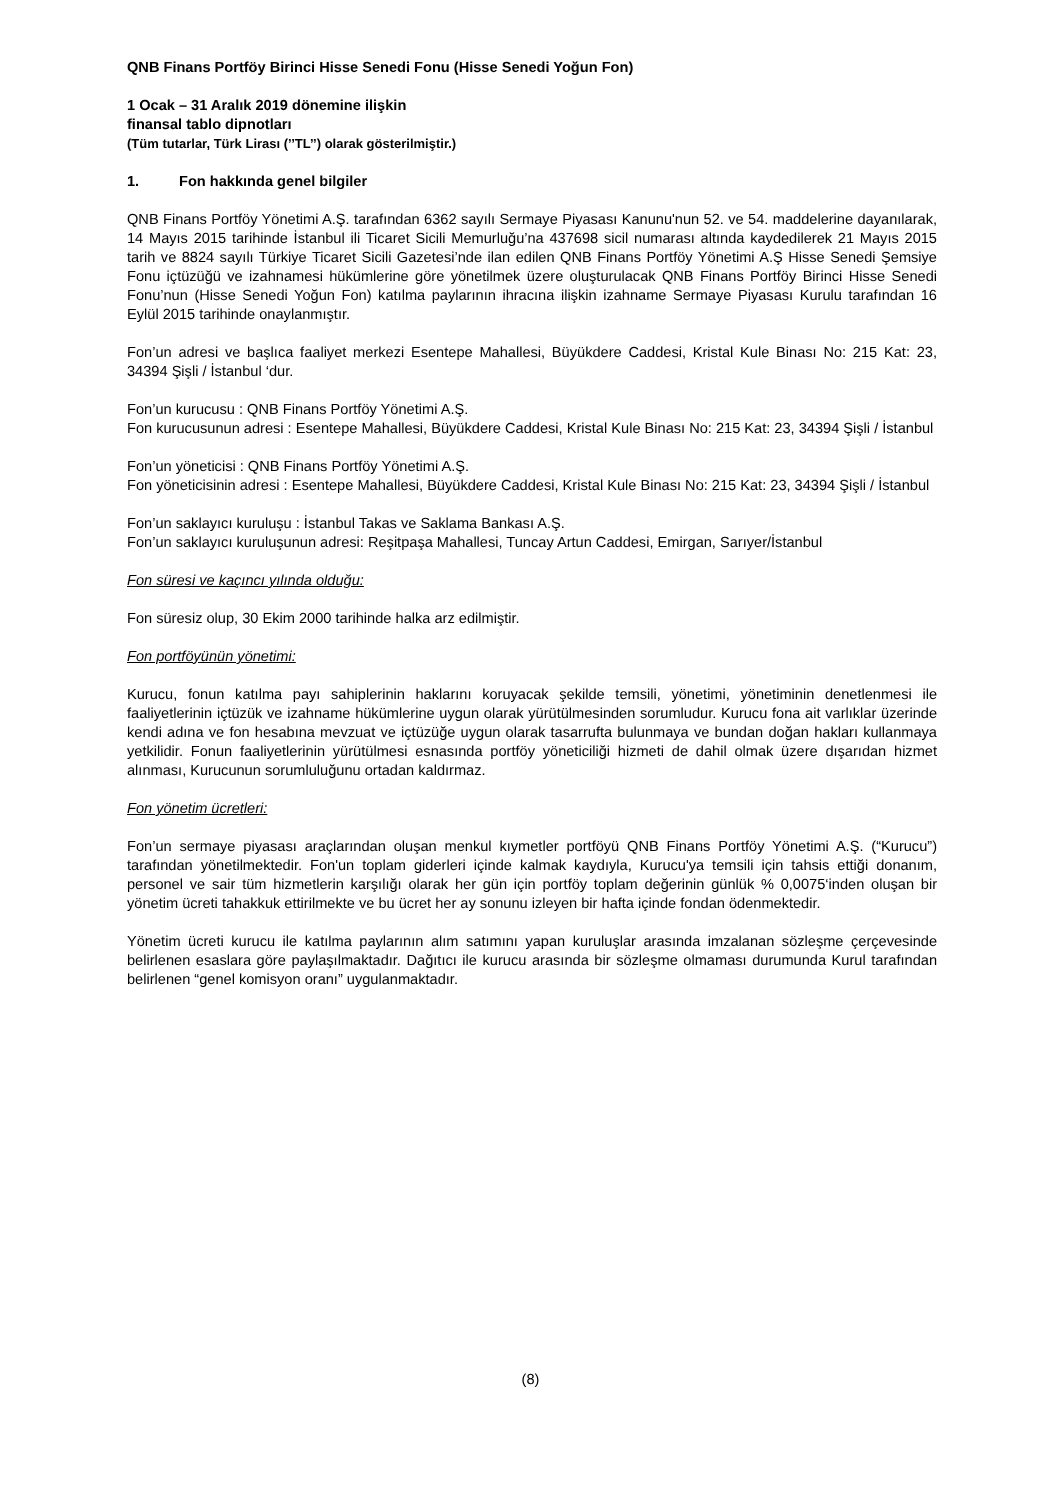QNB Finans Portföy Birinci Hisse Senedi Fonu (Hisse Senedi Yoğun Fon)
1 Ocak – 31 Aralık 2019 dönemine ilişkin
finansal tablo dipnotları
(Tüm tutarlar, Türk Lirası (’’TL’’) olarak gösterilmiştir.)
1. Fon hakkında genel bilgiler
QNB Finans Portföy Yönetimi A.Ş. tarafından 6362 sayılı Sermaye Piyasası Kanunu'nun 52. ve 54. maddelerine dayanılarak, 14 Mayıs 2015 tarihinde İstanbul ili Ticaret Sicili Memurluğu’na 437698 sicil numarası altında kaydedilerek 21 Mayıs 2015 tarih ve 8824 sayılı Türkiye Ticaret Sicili Gazetesi’nde ilan edilen QNB Finans Portföy Yönetimi A.Ş Hisse Senedi Şemsiye Fonu içtüzüğü ve izahnamesi hükümlerine göre yönetilmek üzere oluşturulacak QNB Finans Portföy Birinci Hisse Senedi Fonu’nun (Hisse Senedi Yoğun Fon) katılma paylarının ihracına ilişkin izahname Sermaye Piyasası Kurulu tarafından 16 Eylül 2015 tarihinde onaylanmıştır.
Fon’un adresi ve başlıca faaliyet merkezi Esentepe Mahallesi, Büyükdere Caddesi, Kristal Kule Binası No: 215 Kat: 23, 34394 Şişli / İstanbul ‘dur.
Fon’un kurucusu : QNB Finans Portföy Yönetimi A.Ş.
Fon kurucusunun adresi : Esentepe Mahallesi, Büyükdere Caddesi, Kristal Kule Binası No: 215 Kat: 23, 34394 Şişli / İstanbul
Fon’un yöneticisi : QNB Finans Portföy Yönetimi A.Ş.
Fon yöneticisinin adresi : Esentepe Mahallesi, Büyükdere Caddesi, Kristal Kule Binası No: 215 Kat: 23, 34394 Şişli / İstanbul
Fon’un saklayıcı kuruluşu : İstanbul Takas ve Saklama Bankası A.Ş.
Fon’un saklayıcı kuruluşunun adresi: Reşitpaşa Mahallesi, Tuncay Artun Caddesi, Emirgan, Sarıyer/İstanbul
Fon süresi ve kaçıncı yılında olduğu:
Fon süresiz olup, 30 Ekim 2000 tarihinde halka arz edilmiştir.
Fon portföyünün yönetimi:
Kurucu, fonun katılma payı sahiplerinin haklarını koruyacak şekilde temsili, yönetimi, yönetiminin denetlenmesi ile faaliyetlerinin içtüzük ve izahname hükümlerine uygun olarak yürütülmesinden sorumludur. Kurucu fona ait varlıklar üzerinde kendi adına ve fon hesabına mevzuat ve içtüzüğe uygun olarak tasarrufta bulunmaya ve bundan doğan hakları kullanmaya yetkilidir. Fonun faaliyetlerinin yürütülmesi esnasında portföy yöneticiliği hizmeti de dahil olmak üzere dışarıdan hizmet alınması, Kurucunun sorumluluğunu ortadan kaldırmaz.
Fon yönetim ücretleri:
Fon’un sermaye piyasası araçlarından oluşan menkul kıymetler portföyü QNB Finans Portföy Yönetimi A.Ş. (“Kurucu”) tarafından yönetilmektedir. Fon'un toplam giderleri içinde kalmak kaydıyla, Kurucu'ya temsili için tahsis ettiği donanım, personel ve sair tüm hizmetlerin karşılığı olarak her gün için portföy toplam değerinin günlük % 0,0075‘inden oluşan bir yönetim ücreti tahakkuk ettirilmekte ve bu ücret her ay sonunu izleyen bir hafta içinde fondan ödenmektedir.
Yönetim ücreti kurucu ile katılma paylarının alım satımını yapan kuruluşlar arasında imzalanan sözleşme çerçevesinde belirlenen esaslara göre paylaşılmaktadır. Dağıtıcı ile kurucu arasında bir sözleşme olmaması durumunda Kurul tarafından belirlenen “genel komisyon oranı” uygulanmaktadır.
(8)